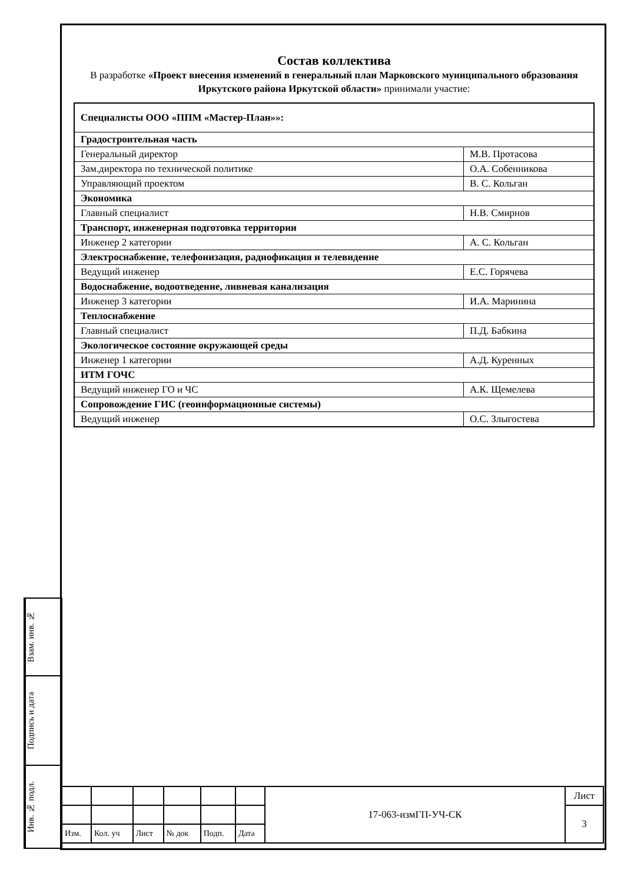Состав коллектива
В разработке «Проект внесения изменений в генеральный план Марковского муниципального образования Иркутского района Иркутской области» принимали участие:
| Специалисты ООО «ППМ «Мастер-План»»: | |
| Градостроительная часть | |
| Генеральный директор | М.В. Протасова |
| Зам.директора по технической политике | О.А. Собенникова |
| Управляющий проектом | В. С. Кольган |
| Экономика | |
| Главный специалист | Н.В. Смирнов |
| Транспорт, инженерная подготовка территории | |
| Инженер 2 категории | А. С. Кольган |
| Электроснабжение, телефонизация, радиофикация и телевидение | |
| Ведущий инженер | Е.С. Горячева |
| Водоснабжение, водоотведение, ливневая канализация | |
| Инженер 3 категории | И.А. Маринина |
| Теплоснабжение | |
| Главный специалист | П.Д. Бабкина |
| Экологическое состояние окружающей среды | |
| Инженер 1 категории | А.Д. Куренных |
| ИТМ ГОЧС | |
| Ведущий инженер ГО и ЧС | А.К. Щемелева |
| Сопровождение ГИС (геоинформационные системы) | |
| Ведущий инженер | О.С. Злыгостева |
Взам. инв. №
Подпись и дата
Инв. № подл.
| | | | | | | 17-063-измГП-УЧ-СК | Лист |
| | | | | | | | 3 |
| Изм. | Кол. уч | Лист | № док | Подп. | Дата | | |